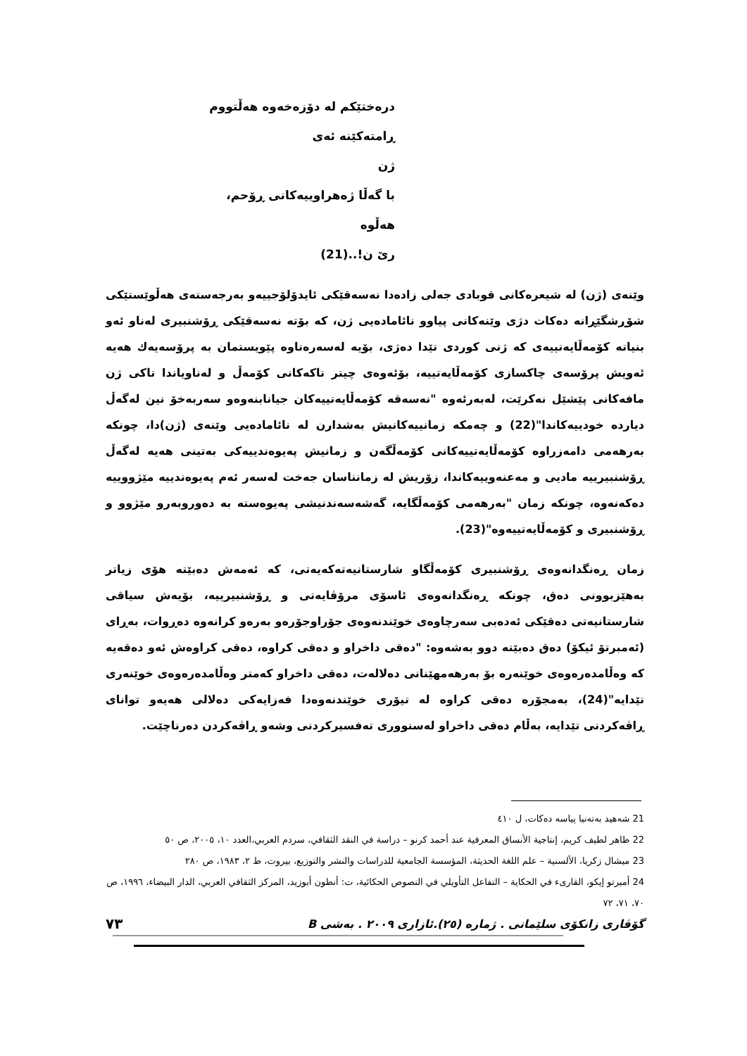درەختێکم لە دۆزەخەوە هەڵتووم
ڕامتەکێنە ئەی
ژن
با گەڵا ژەهراوییەکانی ڕۆحم،
هەڵوە
ریٚ ن!..(21)
وێنەی (ژن) لە شیعرەکانی قوبادی جەلی زادەدا نەسەقێکی ئایدۆلۆجییەو بەرجەستەی هەڵوێستێکی شۆڕشگێڕانە دەکات دژی وێنەکانی پیاوو نائامادەیی ژن، کە بۆتە نەسەقێکی ڕۆشنبیری لەناو ئەو بنیاتە کۆمەڵایەتییەی کە ژنی کوردی تێدا دەژی، بۆیە لەسەرەتاوە پێویستمان بە پرۆسەیەك هەیە ئەویش پرۆسەی چاکسازی کۆمەڵایەتییە، بۆئەوەی چیتر تاکەکانی کۆمەڵ و لەناویاندا تاکی ژن مافەکانی پێشێل نەکرێت، لەبەرئەوە "نەسەقە کۆمەڵایەتییەکان جیانابنەوەو سەربەخۆ نین لەگەڵ دیاردە خودییەکاندا"(22) و چەمکە زمانییەکانیش بەشدارن لە نائامادەیی وێنەی (ژن)دا، چونکە بەرهەمی دامەزراوە کۆمەڵایەتییەکانی کۆمەڵگەن و زمانیش پەیوەندییەکی بەتینی هەیە لەگەڵ ڕۆشنبیرییە مادیی و مەعنەوییەکاندا، زۆریش لە زمانناسان جەخت لەسەر ئەم پەیوەندییە مێژووییە دەکەنەوە، چونکە زمان "بەرهەمی کۆمەڵگایە، گەشەسەندنیشی پەیوەستە بە دەوروبەرو مێژوو و ڕۆشنبیری و کۆمەڵایەتییەوە"(23).
زمان ڕەنگدانەوەی ڕۆشنبیری کۆمەڵگاو شارستانیەتەکەیەتی، کە ئەمەش دەبێتە هۆی زیاتر بەهێزبوونی دەق، چونکە ڕەنگدانەوەی ئاسۆی مرۆڤایەتی و ڕۆشنبیرییە، بۆیەش سیاقی شارستانیەتی دەقێکی ئەدەبی سەرچاوەی خوێندنەوەی جۆراوجۆرەو بەرەو کرانەوە دەڕوات، بەڕای (ئەمبرتۆ ئیکۆ) دەق دەبێتە دوو بەشەوە: "دەقی داخراو و دەقی کراوە، دەقی کراوەش ئەو دەقەیە کە وەڵامدەرەوەی خوێنەرە بۆ بەرهەمهێنانی دەلالەت، دەقی داخراو کەمتر وەڵامدەرەوەی خوێنەری تێدایە"(24)، بەمجۆرە دەقی کراوە لە تیۆری خوێندنەوەدا فەزایەکی دەلالی هەیەو توانای ڕاڤەکردنی تێدایە، بەڵام دەقی داخراو لەسنووری تەفسیرکردنی وشەو ڕاڤەکردن دەرناچێت.
21 شەهید بەتەنیا پیاسە دەکات، ل ٤١٠
22 ظاهر لطيف كريم، إنتاجية الأنساق المعرفية عند أحمد كرنو – دراسة في النقد الثقافي، سردم العربي،العدد ١٠، ٢٠٠٥، ص ٥٠
23 ميشال زكريا، الألسنية – علم اللغة الحديثة، المؤسسة الجامعية للدراسات والنشر والتوزيع، بيروت، ط ٢، ١٩٨٣، ص ٢٨٠
24 أمبرتو إيكو، القارىء في الحكاية – التفاعل التأويلي في النصوص الحكائية، ت: أنطون أبوزيد، المركز الثقافي العربي، الدار البيضاء، ١٩٩٦، ص ٧٠، ٧١، ٧٢
گۆڤاری زانکۆی سلێمانی . ژمارە (٢٥).ئازاری ٢٠٠٩ . بەشی B ٧٣